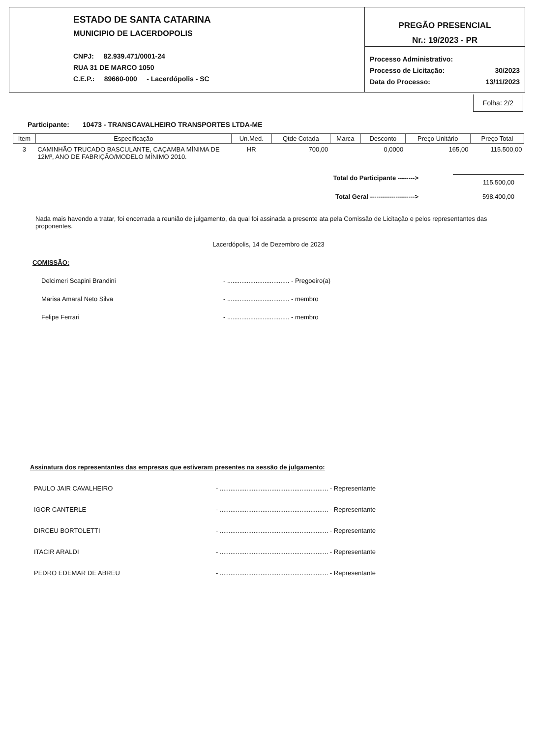ESTADO DE SANTA CATARINA
MUNICIPIO DE LACERDOPOLIS
CNPJ: 82.939.471/0001-24
RUA 31 DE MARCO 1050
C.E.P.: 89660-000 - Lacerdópolis - SC
PREGÃO PRESENCIAL
Nr.: 19/2023 - PR
Processo Administrativo:
Processo de Licitação: 30/2023
Data do Processo: 13/11/2023
Folha: 2/2
Participante: 10473 - TRANSCAVALHEIRO TRANSPORTES LTDA-ME
| Item | Especificação | Un.Med. | Qtde Cotada | Marca | Desconto | Preço Unitário | Preço Total |
| --- | --- | --- | --- | --- | --- | --- | --- |
| 3 | CAMINHÃO TRUCADO BASCULANTE, CAÇAMBA MÍNIMA DE 12M³, ANO DE FABRIÇÃO/MODELO MÍNIMO 2010. | HR | 700,00 | | 0,0000 | 165,00 | 115.500,00 |
Total do Participante --------> 115.500,00
Total Geral ---------------------> 598.400,00
Nada mais havendo a tratar, foi encerrada a reunião de julgamento, da qual foi assinada a presente ata pela Comissão de Licitação e pelos representantes das proponentes.
Lacerdópolis, 14 de Dezembro de 2023
COMISSÃO:
Delcimeri Scapini Brandini - ................................... - Pregoeiro(a)
Marisa Amaral Neto Silva - ................................... - membro
Felipe Ferrari - ................................... - membro
Assinatura dos representantes das empresas que estiveram presentes na sessão de julgamento:
PAULO JAIR CAVALHEIRO - ............................................................. - Representante
IGOR CANTERLE - ............................................................. - Representante
DIRCEU BORTOLETTI - ............................................................. - Representante
ITACIR ARALDI - ............................................................. - Representante
PEDRO EDEMAR DE ABREU - ............................................................. - Representante